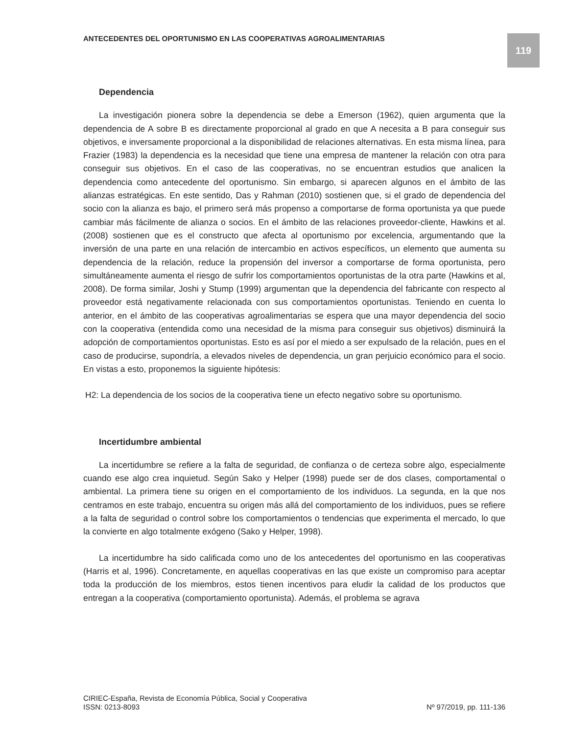ANTECEDENTES DEL OPORTUNISMO EN LAS COOPERATIVAS AGROALIMENTARIAS
119
Dependencia
La investigación pionera sobre la dependencia se debe a Emerson (1962), quien argumenta que la dependencia de A sobre B es directamente proporcional al grado en que A necesita a B para conseguir sus objetivos, e inversamente proporcional a la disponibilidad de relaciones alternativas. En esta misma línea, para Frazier (1983) la dependencia es la necesidad que tiene una empresa de mantener la relación con otra para conseguir sus objetivos. En el caso de las cooperativas, no se encuentran estudios que analicen la dependencia como antecedente del oportunismo. Sin embargo, si aparecen algunos en el ámbito de las alianzas estratégicas. En este sentido, Das y Rahman (2010) sostienen que, si el grado de dependencia del socio con la alianza es bajo, el primero será más propenso a comportarse de forma oportunista ya que puede cambiar más fácilmente de alianza o socios. En el ámbito de las relaciones proveedor-cliente, Hawkins et al. (2008) sostienen que es el constructo que afecta al oportunismo por excelencia, argumentando que la inversión de una parte en una relación de intercambio en activos específicos, un elemento que aumenta su dependencia de la relación, reduce la propensión del inversor a comportarse de forma oportunista, pero simultáneamente aumenta el riesgo de sufrir los comportamientos oportunistas de la otra parte (Hawkins et al, 2008). De forma similar, Joshi y Stump (1999) argumentan que la dependencia del fabricante con respecto al proveedor está negativamente relacionada con sus comportamientos oportunistas. Teniendo en cuenta lo anterior, en el ámbito de las cooperativas agroalimentarias se espera que una mayor dependencia del socio con la cooperativa (entendida como una necesidad de la misma para conseguir sus objetivos) disminuirá la adopción de comportamientos oportunistas. Esto es así por el miedo a ser expulsado de la relación, pues en el caso de producirse, supondría, a elevados niveles de dependencia, un gran perjuicio económico para el socio. En vistas a esto, proponemos la siguiente hipótesis:
H2: La dependencia de los socios de la cooperativa tiene un efecto negativo sobre su oportunismo.
Incertidumbre ambiental
La incertidumbre se refiere a la falta de seguridad, de confianza o de certeza sobre algo, especialmente cuando ese algo crea inquietud. Según Sako y Helper (1998) puede ser de dos clases, comportamental o ambiental. La primera tiene su origen en el comportamiento de los individuos. La segunda, en la que nos centramos en este trabajo, encuentra su origen más allá del comportamiento de los individuos, pues se refiere a la falta de seguridad o control sobre los comportamientos o tendencias que experimenta el mercado, lo que la convierte en algo totalmente exógeno (Sako y Helper, 1998).
La incertidumbre ha sido calificada como uno de los antecedentes del oportunismo en las cooperativas (Harris et al, 1996). Concretamente, en aquellas cooperativas en las que existe un compromiso para aceptar toda la producción de los miembros, estos tienen incentivos para eludir la calidad de los productos que entregan a la cooperativa (comportamiento oportunista). Además, el problema se agrava
CIRIEC-España, Revista de Economía Pública, Social y Cooperativa
ISSN: 0213-8093 Nº 97/2019, pp. 111-136